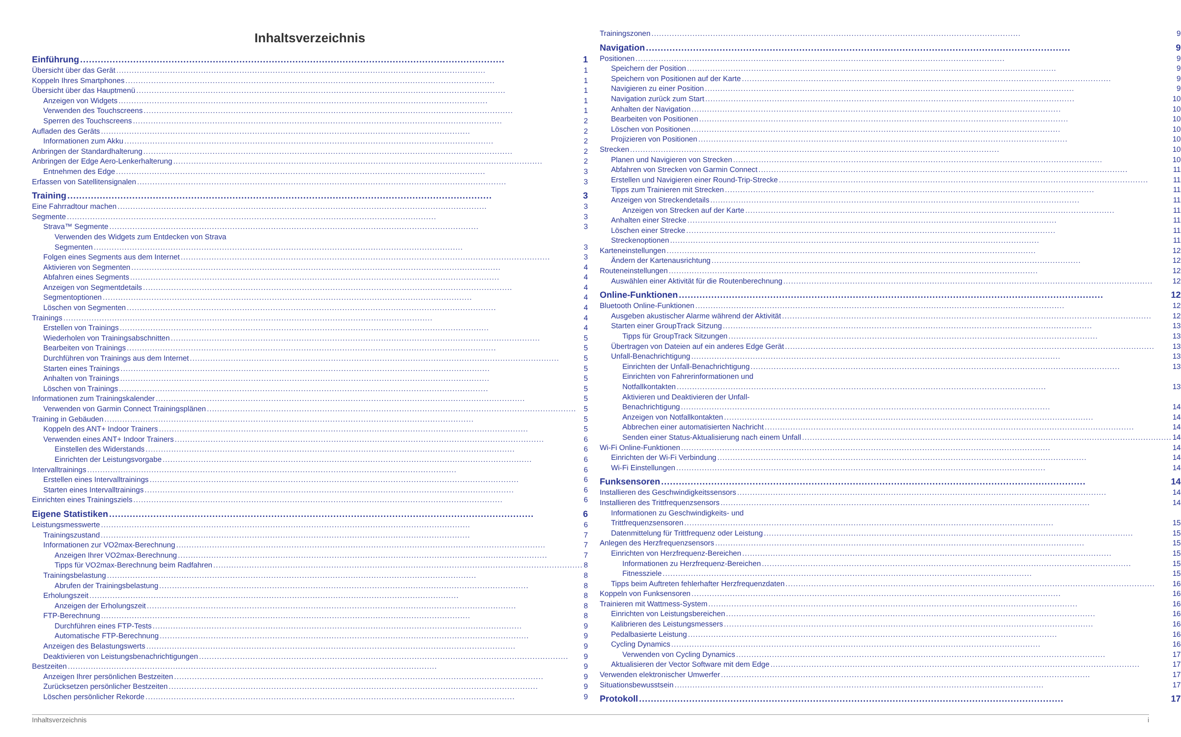Inhaltsverzeichnis
Einführung 1
Übersicht über das Gerät 1
Koppeln Ihres Smartphones 1
Übersicht über das Hauptmenü 1
Anzeigen von Widgets 1
Verwenden des Touchscreens 1
Sperren des Touchscreens 2
Aufladen des Geräts 2
Informationen zum Akku 2
Anbringen der Standardhalterung 2
Anbringen der Edge Aero-Lenkerhalterung 2
Entnehmen des Edge 3
Erfassen von Satellitensignalen 3
Training 3
Eine Fahrradtour machen 3
Segmente 3
Strava™ Segmente 3
Verwenden des Widgets zum Entdecken von Strava
Segmenten 3
Folgen eines Segments aus dem Internet 3
Aktivieren von Segmenten 4
Abfahren eines Segments 4
Anzeigen von Segmentdetails 4
Segmentoptionen 4
Löschen von Segmenten 4
Trainings 4
Erstellen von Trainings 4
Wiederholen von Trainingsabschnitten 5
Bearbeiten von Trainings 5
Durchführen von Trainings aus dem Internet 5
Starten eines Trainings 5
Anhalten von Trainings 5
Löschen von Trainings 5
Informationen zum Trainingskalender 5
Verwenden von Garmin Connect Trainingsplänen 5
Training in Gebäuden 5
Koppeln des ANT+ Indoor Trainers 5
Verwenden eines ANT+ Indoor Trainers 6
Einstellen des Widerstands 6
Einrichten der Leistungsvorgabe 6
Intervalltrainings 6
Erstellen eines Intervalltrainings 6
Starten eines Intervalltrainings 6
Einrichten eines Trainingsziels 6
Eigene Statistiken 6
Leistungsmesswerte 6
Trainingszustand 7
Informationen zur VO2max-Berechnung 7
Anzeigen Ihrer VO2max-Berechnung 7
Tipps für VO2max-Berechnung beim Radfahren 8
Trainingsbelastung 8
Abrufen der Trainingsbelastung 8
Erholungszeit 8
Anzeigen der Erholungszeit 8
FTP-Berechnung 8
Durchführen eines FTP-Tests 9
Automatische FTP-Berechnung 9
Anzeigen des Belastungswerts 9
Deaktivieren von Leistungsbenachrichtigungen 9
Bestzeiten 9
Anzeigen Ihrer persönlichen Bestzeiten 9
Zurücksetzen persönlicher Bestzeiten 9
Löschen persönlicher Rekorde 9
Trainingszonen 9
Navigation 9
Positionen 9
Speichern der Position 9
Speichern von Positionen auf der Karte 9
Navigieren zu einer Position 9
Navigation zurück zum Start 10
Anhalten der Navigation 10
Bearbeiten von Positionen 10
Löschen von Positionen 10
Projizieren von Positionen 10
Strecken 10
Planen und Navigieren von Strecken 10
Abfahren von Strecken von Garmin Connect 11
Erstellen und Navigieren einer Round-Trip-Strecke 11
Tipps zum Trainieren mit Strecken 11
Anzeigen von Streckendetails 11
Anzeigen von Strecken auf der Karte 11
Anhalten einer Strecke 11
Löschen einer Strecke 11
Streckenoptionen 11
Karteneinstellungen 12
Ändern der Kartenausrichtung 12
Routeneinstellungen 12
Auswählen einer Aktivität für die Routenberechnung 12
Online-Funktionen 12
Bluetooth Online-Funktionen 12
Ausgeben akustischer Alarme während der Aktivität 12
Starten einer GroupTrack Sitzung 13
Tipps für GroupTrack Sitzungen 13
Übertragen von Dateien auf ein anderes Edge Gerät 13
Unfall-Benachrichtigung 13
Einrichten der Unfall-Benachrichtigung 13
Einrichten von Fahrerinformationen und
Notfallkontakten 13
Aktivieren und Deaktivieren der Unfall-
Benachrichtigung 14
Anzeigen von Notfallkontakten 14
Abbrechen einer automatisierten Nachricht 14
Senden einer Status-Aktualisierung nach einem Unfall 14
Wi-Fi Online-Funktionen 14
Einrichten der Wi-Fi Verbindung 14
Wi-Fi Einstellungen 14
Funksensoren 14
Installieren des Geschwindigkeitssensors 14
Installieren des Trittfrequenzsensors 14
Informationen zu Geschwindigkeits- und
Trittfrequenzsensoren 15
Datenmittelung für Trittfrequenz oder Leistung 15
Anlegen des Herzfrequenzsensors 15
Einrichten von Herzfrequenz-Bereichen 15
Informationen zu Herzfrequenz-Bereichen 15
Fitnessziele 15
Tipps beim Auftreten fehlerhafter Herzfrequenzdaten 16
Koppeln von Funksensoren 16
Trainieren mit Wattmess-System 16
Einrichten von Leistungsbereichen 16
Kalibrieren des Leistungsmessers 16
Pedalbasierte Leistung 16
Cycling Dynamics 16
Verwenden von Cycling Dynamics 17
Aktualisieren der Vector Software mit dem Edge 17
Verwenden elektronischer Umwerfer 17
Situationsbewusstsein 17
Protokoll 17
Inhaltsverzeichnis i